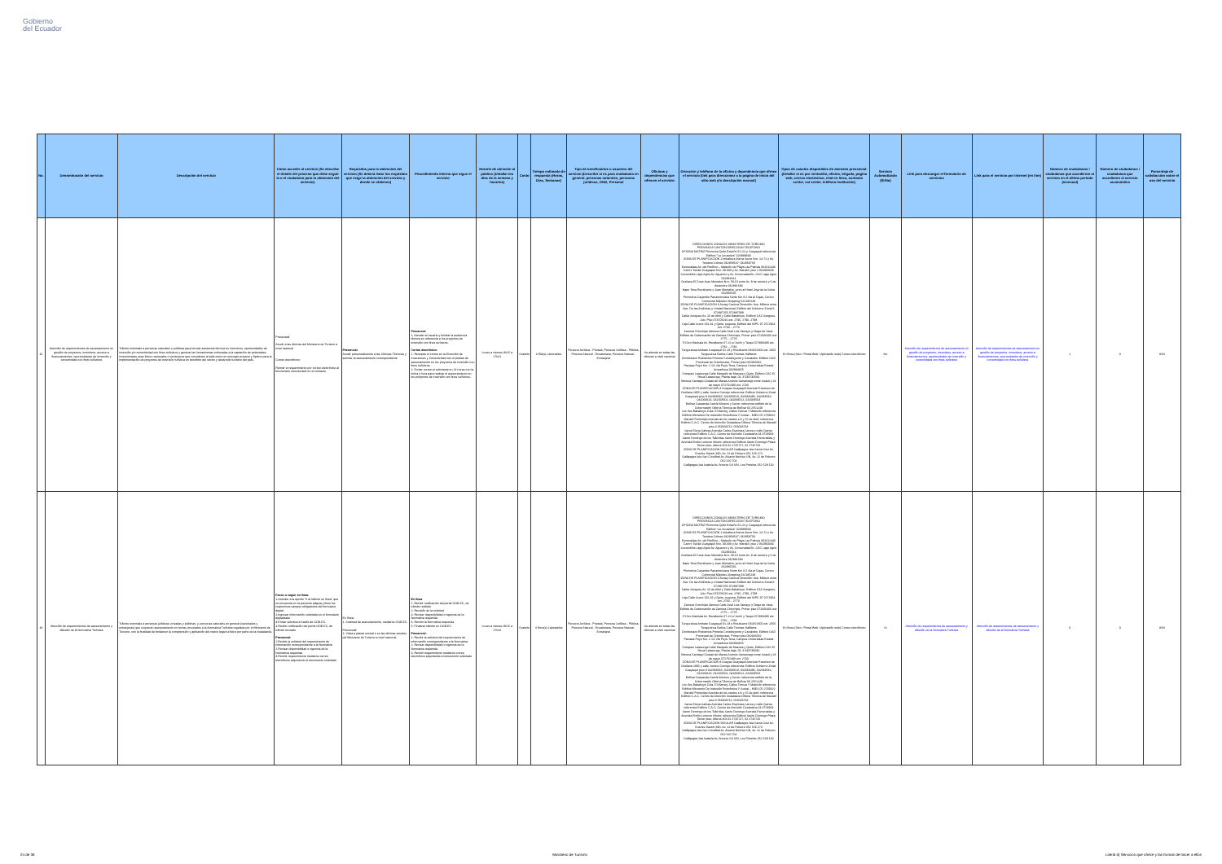Gobierno
del Ecuador
| No. | Denominación del servicio | Descripción del servicio | Cómo acceder al servicio (Se describe el detalle del proceso que debe seguir la o el ciudadano para la obtención del servicio). | Requisitos para la obtención del servicio (Se deberá listar los requisitos que exige la obtención del servicio y donde se obtienen) | Procedimiento interno que sigue el servicio | Horario de atención al público (Detallar los días de la semana y horarios) | Costo | Tiempo estimado de respuesta (Horas, Días, Semanas) | Tipo de beneficiarios o usuarios del servicio (Describir si es para ciudadanía en general, personas naturales, personas jurídicas, ONG, Personal | Oficinas y dependencias que ofrecen el servicio | Dirección y teléfono de la oficina y dependencia que ofrece el servicio (link para direccionar a la página de inicio del sitio web y/o descripción manual) | Tipos de canales disponibles de atención presencial: (Detallar si es por ventanilla, oficina, brigada, página web, correo electrónico, chat en línea, contacto center, cal center, teléfono institución) | Servicio Automatizado (Si/No) | Link para descargar el formulario de servicios | Link para el servicio por internet (en line) | Número de ciudadanos / ciudadanas que accedieron al servicio en el último período (mensual) | Número de ciudadanos / ciudadanas que accedieron al servicio acumulativo | Porcentaje de satisfacción sobre el uso del servicio |
| --- | --- | --- | --- | --- | --- | --- | --- | --- | --- | --- | --- | --- | --- | --- | --- | --- | --- | --- |
| 42 | Atención de requerimientos de asesoramiento en gestión de proyectos, incentivos, acceso a financiamientos, oportunidades de inversión y conectividad con fines turísticos | Trámite orientado a personas naturales o jurídicas para brindar asistencia técnica en incentivos, oportunidades de inversión y/o conectividad con fines turísticos y generar las herramientas enfocadas a la captación de potenciales inversionistas sean éstos nacionales o extranjeros que consideren al país como un mercado propicio y óptimo para la implementación de proyectos de inversión turística en beneficio del sector y desarrollo turístico del país. | Presencial: Acudir a las oficinas del Ministerio de Turismo a nivel nacional Correo electrónico: Remitir el requerimiento por correo electrónico al funcionario mencionado en el contacto. | Presencial: Acudir presencialmente a las Oficinas Técnicas y solicitar la asesoramiento correspondiente | Presencial 1. Atender al usuario y brindar la asistencia técnica en referencia a los proyectos de inversión con fines turísticos. Correo electrónico 1. Receptar el correo en la Dirección de Inversiones y Conectividad con el pedido de asesoramiento en los proyectos de inversión con fines turísticos. 2. Enviar correo al solicitante en 24 horas con la fecha y hora para realizar el asesoramiento en los proyectos de inversión con fines turísticos. | Lunes a viernes 8h15 a 17h41 | Gratuito | 3 Día(s) Laborables | Persona Jurídica - Privada, Persona Jurídica - Pública, Persona Natural - Ecuatoriana, Persona Natural - Extranjera | Se atiende en todas las oficinas a nivel nacional | DIRECCIONES ZONALES MINISTERIO DE TURISMO PROVINCIA CANTÓN DIRECCIÓN TELÉFONO OFICINA MATRIZ Pichincha Quito Briceño E1-24 y Guayaquil referencia Edificio "La Licuadora" 023999333 ZONA DE PLANIFICACIÓN 1 Imbabura Ibarra Sucre Nro. 14-72 y Av. Teodoro Gómez 062958547; 062958759 Esmeraldas Av. del Pacífico – Malecón de Playa Las Palmas 062011446 Carchi Tulcán Guayaquil Nro. 39-008 y Av. Manabí, piso 2 062960046 Sucumbíos Lago Agrio Av. Aguarico y Av. Circunvalación, CAC Lago Agrio 062991914 Orellana El Coca Juan Montalvo Nro. 58-10 entre Av. 9 de octubre y 6 de diciembre 062881583 Napo Tena Rocafuerte y Juan Montalvo, junto al Hotel Joya de la Selva 062886536 Pichincha Cayambe Panamericana Norte Km 0.5 vía al Cajas, Centro Comercial Nápoles Shopping 022185249 ZONA DE PLANIFICACIÓN 6 Azuay Cuenca Dirección: Ave. México entre Ave. De las Américas y Unidad Nacional, Edificio del Gobierno Zonal 6 072887255 072887089 Cañar Azogues Av. 16 de Abril y Calle Babahoyo. Edificio CAC Azogues. 2do. Piso 073706016 ext. 2795, 2796, 2798 Loja Calle Sucre 191-31 y Quito, esquina. Edificio del INPC 07 2572964 ext. 2760 – 2770 Zamora Chinchipe Zamora Calle José Luis Tamayo y Diego de Vaca. Edificio de Gobernación de Zamora Chinchipe, Primer piso 072606466 ext. 2775 – 2778 El Oro Machala Av. Rocafuerte 07-22 e/ Junín y Tarqui 072968480 ext. 2782 – 2784 Tungurahua Ambato Guayaquil 01-18 y Rocafuerte 032821800 ext. 2350 Tungurahua Baños Calle Thomas Halflants Chimborazo Riobamba Primera Constituyente y Carabobo. Edificio GAD Provincial de Chimborazo. Primer piso 032946682 Pastaza Puyo Km. 2 1/2 vía Puyo-Tena, Campus Universidad Estatal Amazónica 032894655 Cotopaxi Latacunga Calle Marqués de Maenza y Quito, Edificio CAC El Rosal Latacunga, Planta baja, Of. 3 033730594 Morona Santiago Ciudad de Macas Antonio Samaniego entre Soasti y 24 de mayo 072701480 ext. 2730 ZONA DE PLANIFICACIÓN 8 Guayas Guayaquil Avenida Francisco de Orellana 1805 y calle Justino Cornejo referencia; Edificio Gobierno Zonal Guayaquil piso 8 042068565, 042068519, 042068496, 042068562, 042068613, 042068501, 042068522, 042068563 Bolívar Guaranda García Moreno y Sucre; referencia edificio de la Gobernación Oficina Técnica de Bolívar 03 2551249 Los ríos Babahoyo Cdla. El Mamey, Calles Twinza Y Malecón referencia Edificio Ministerio De Inclusión Económica Y Social – MIES 05 2739322 Manabí Portoviejo Avenida de los nardos s/n y 15 de abril; referencia Edificio C.A.C. Centro de Atención Ciudadana Oficina Técnica de Manabí piso 3 053043711; 053043734 Santa Elena Salinas Avenida Carlos Espinoza Larrea y calle Quinta; referencia Edificio C.A.C. Centro de Atención Ciudadana 04 3728904 Santo Domingo de los Tsáchilas Santo Domingo Avenida Esmeraldas y Avenida Emilio Lorenzo Sthele; referencia Edificio Santo Domingo Plaza. Tercer piso, oficina 301 02 2745727, 02 2745726 ZONA DE PLANIFICACIÓN INSULAR Galápagos Isla Santa Cruz Av. Charles Darwin 390, Av. 12 de Febrero 052 526 174 Galápagos Isla San Cristóbal Av. Alsacio Northia S/N, Av. 12 de Febrero 052 520 704 Galápagos Isla Isabela Av. Antonio Gil S/N, Los Petreles 052 529 132 | En línea (Sitio / Portal Web / Aplicación web) Correo electrónico | No | Atención de requerimientos de asesoramiento en gestión de proyectos, incentivos, acceso a financiamientos, oportunidades de inversión y conectividad con fines turísticos | Atención de requerimientos de asesoramiento en gestión de proyectos, incentivos, acceso a financiamientos, oportunidades de inversión y conectividad con fines turísticos | 1 | 0 | 84% |
| 43 | Atención de requerimientos de asesoramiento y difusión de la Normativa Turística | Trámite orientado a personas jurídicas: privadas y públicas; y, personas naturales en general (nacionales y extranjeras) que requieran asesoramiento en temas vinculados a la Normativa Turística regulada por el Ministerio de Turismo, con la finalidad de fortalecer la comprensión y aplicación del marco legal turístico por parte de la ciudadanía. | Pasos a seguir en línea: 1.Acceder a la opción "Ir al trámite en línea" que se encuentra en la presente página y llene los respectivos campos obligatorios del formulario digital. 2.Ingresar información solicitada en el formulario digitalizado 3.Enviar solicitud a través de GOB.EC. 4.Recibir notificación del portal GOB.EC, de trámite enviado Presencial: 1.Recibir la solicitud del requerimiento de información correspondiente a la Normativa 2.Revisar disponibilidad o vigencia de la Normativa requerida 3.Remitir requerimiento mediante correo electrónico adjuntando el documento solicitado | En línea: 1. Solicitud de asesoramiento, mediante GOB.EC. Presencial: 1. Visita a planta central o en las oficinas zonales del Ministerio de Turismo a nivel nacional. | En línea 1. Recibir notificación del portal GOB.EC, de trámite recibido 2. Revisión de la solicitud 3. Revisar disponibilidad o vigencia de la Normativa requerida 4. Remitir la Normativa requerida 5. Finalizar trámite en GOB.EC Presencial: 1. Recibir la solicitud del requerimiento de información correspondiente a la Normativa 2. Revisar disponibilidad o vigencia de la Normativa requerida 3. Remitir requerimiento mediante correo electrónico adjuntando el documento solicitado | Lunes a viernes 8h15 a 17h42 | Gratuito | 4 Hora(s) Laborables | Persona Jurídica - Privada, Persona Jurídica - Pública, Persona Natural - Ecuatoriana, Persona Natural - Extranjera | Se atiende en todas las oficinas a nivel nacional | DIRECCIONES ZONALES MINISTERIO DE TURISMO PROVINCIA CANTÓN DIRECCIÓN TELÉFONO OFICINA MATRIZ Pichincha Quito Briceño E1-24 y Guayaquil referencia Edificio "La Licuadora" 023999333 ZONA DE PLANIFICACIÓN 1 Imbabura Ibarra Sucre Nro. 14-72 y Av. Teodoro Gómez 062958547; 062958759 Esmeraldas Av. del Pacífico – Malecón de Playa Las Palmas 062011446 Carchi Tulcán Guayaquil Nro. 39-008 y Av. Manabí, piso 2 062960046 Sucumbíos Lago Agrio Av. Aguarico y Av. Circunvalación, CAC Lago Agrio 062991914 Orellana El Coca Juan Montalvo Nro. 58-10 entre Av. 9 de octubre y 6 de diciembre 062881583 Napo Tena Rocafuerte y Juan Montalvo, junto al Hotel Joya de la Selva 062886536 Pichincha Cayambe Panamericana Norte Km 0.5 vía al Cajas, Centro Comercial Nápoles Shopping 022185249 ZONA DE PLANIFICACIÓN 6 Azuay Cuenca Dirección: Ave. México entre Ave. De las Américas y Unidad Nacional, Edificio del Gobierno Zonal 6 072887255 072887089 Cañar Azogues Av. 16 de Abril y Calle Babahoyo. Edificio CAC Azogues. 2do. Piso 073706016 ext. 2795, 2796, 2798 Loja Calle Sucre 191-31 y Quito, esquina. Edificio del INPC 07 2572964 ext. 2760 – 2770 Zamora Chinchipe Zamora Calle José Luis Tamayo y Diego de Vaca. Edificio de Gobernación de Zamora Chinchipe, Primer piso 072606466 ext. 2775 – 2778 El Oro Machala Av. Rocafuerte 07-22 e/ Junín y Tarqui 072968480 ext. 2782 – 2784 Tungurahua Ambato Guayaquil 01-18 y Rocafuerte 032821800 ext. 2350 Tungurahua Baños Calle Thomas Halflants Chimborazo Riobamba Primera Constituyente y Carabobo. Edificio GAD Provincial de Chimborazo. Primer piso 032946682 Pastaza Puyo Km. 2 1/2 vía Puyo-Tena, Campus Universidad Estatal Amazónica 032894655 Cotopaxi Latacunga Calle Marqués de Maenza y Quito, Edificio CAC El Rosal Latacunga, Planta baja, Of. 3 033730594 Morona Santiago Ciudad de Macas Antonio Samaniego entre Soasti y 24 de mayo 072701480 ext. 2730 ZONA DE PLANIFICACIÓN 8 Guayas Guayaquil Avenida Francisco de Orellana 1805 y calle Justino Cornejo referencia; Edificio Gobierno Zonal Guayaquil piso 8 042068565, 042068519, 042068496, 042068562, 042068613, 042068501, 042068522, 042068563 Bolívar Guaranda García Moreno y Sucre; referencia edificio de la Gobernación Oficina Técnica de Bolívar 03 2551249 Los ríos Babahoyo Cdla. El Mamey, Calles Twinza Y Malecón referencia Edificio Ministerio De Inclusión Económica Y Social – MIES 05 2739322 Manabí Portoviejo Avenida de los nardos s/n y 15 de abril; referencia Edificio C.A.C. Centro de Atención Ciudadana Oficina Técnica de Manabí piso 3 053043711; 053043734 Santa Elena Salinas Avenida Carlos Espinoza Larrea y calle Quinta; referencia Edificio C.A.C. Centro de Atención Ciudadana 04 3728904 Santo Domingo de los Tsáchilas Santo Domingo Avenida Esmeraldas y Avenida Emilio Lorenzo Sthele; referencia Edificio Santo Domingo Plaza. Tercer piso, oficina 301 02 2745727, 02 2745726 ZONA DE PLANIFICACIÓN INSULAR Galápagos Isla Santa Cruz Av. Charles Darwin 390, Av. 12 de Febrero 052 526 174 Galápagos Isla San Cristóbal Av. Alsacio Northia S/N, Av. 12 de Febrero 052 520 704 Galápagos Isla Isabela Av. Antonio Gil S/N, Los Petreles 052 529 132 | En línea (Sitio / Portal Web / Aplicación web) Correo electrónico | Si | Atención de requerimientos de asesoramiento y difusión de la Normativa Turística | Atención de requerimientos de asesoramiento y difusión de la Normativa Turística | 0 | 0 | 84% |
24 de 36 Ministerio de Turismo Literal d) Servicios que ofrece y las formas de hacer a ellos